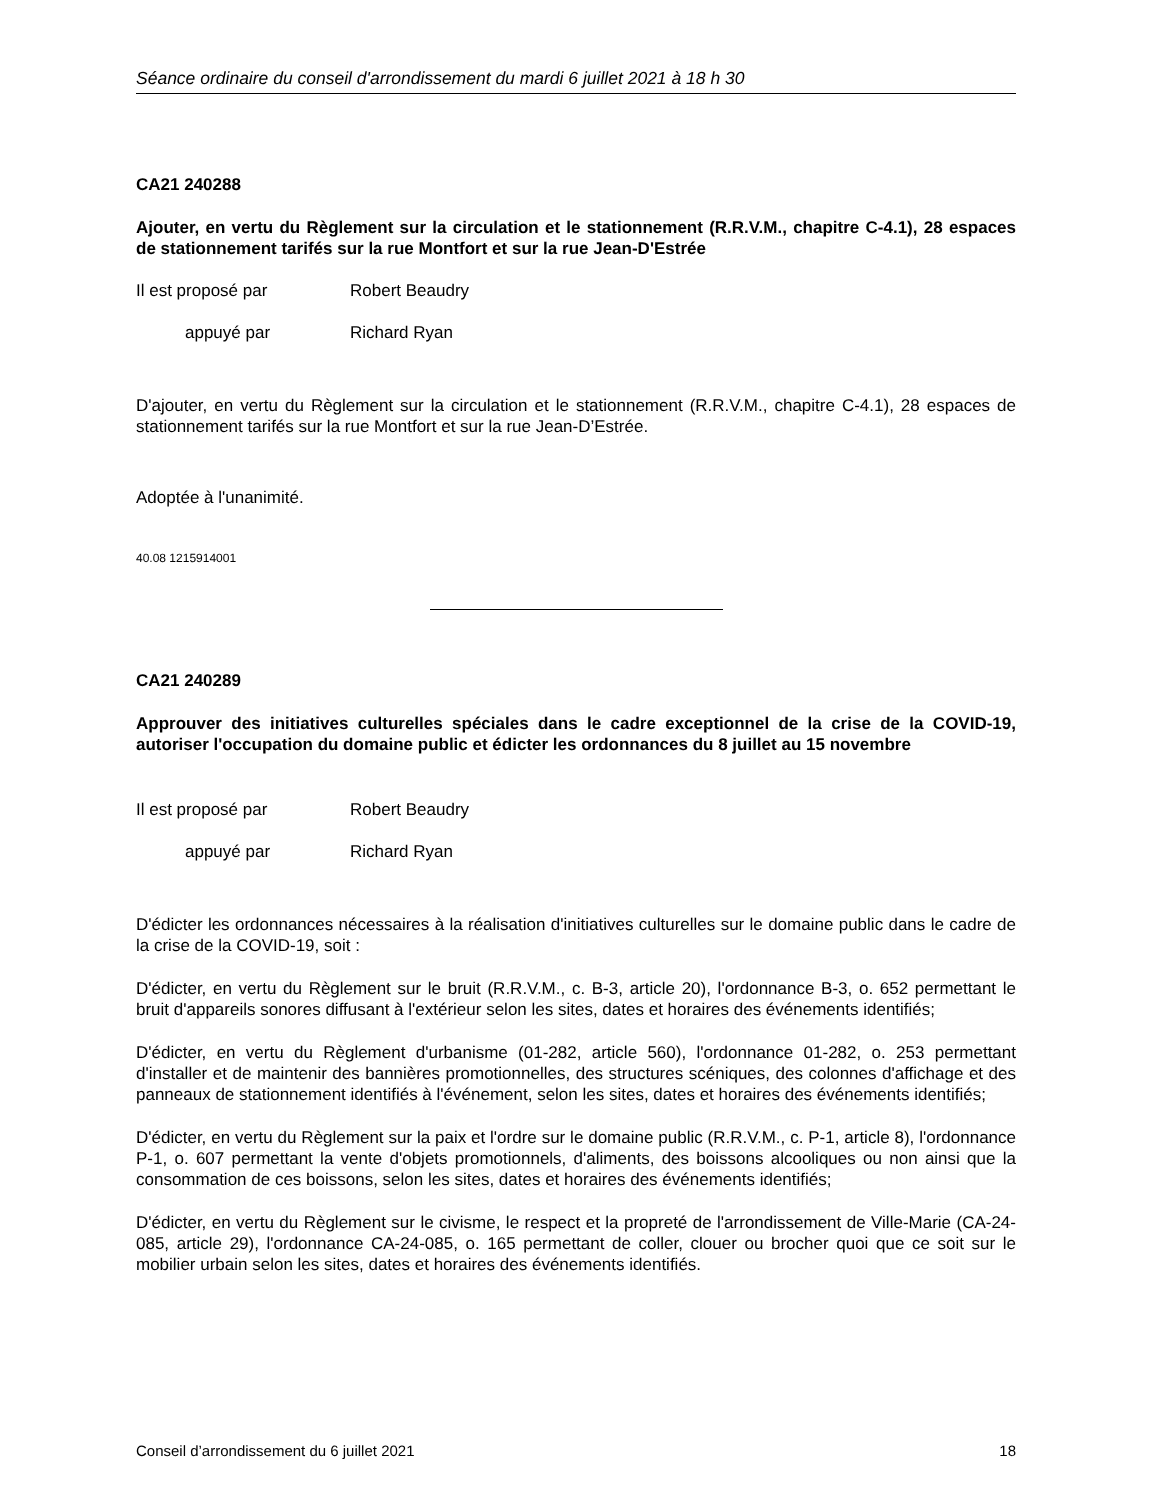Séance ordinaire du conseil d'arrondissement du mardi 6 juillet 2021 à 18 h 30
CA21 240288
Ajouter, en vertu du Règlement sur la circulation et le stationnement (R.R.V.M., chapitre C-4.1), 28 espaces de stationnement tarifés sur la rue Montfort et sur la rue Jean-D'Estrée
Il est proposé par Robert Beaudry
appuyé par Richard Ryan
D'ajouter, en vertu du Règlement sur la circulation et le stationnement (R.R.V.M., chapitre C-4.1), 28 espaces de stationnement tarifés sur la rue Montfort et sur la rue Jean-D’Estrée.
Adoptée à l'unanimité.
40.08 1215914001
CA21 240289
Approuver des initiatives culturelles spéciales dans le cadre exceptionnel de la crise de la COVID-19, autoriser l'occupation du domaine public et édicter les ordonnances du 8 juillet au 15 novembre
Il est proposé par Robert Beaudry
appuyé par Richard Ryan
D'édicter les ordonnances nécessaires à la réalisation d'initiatives culturelles sur le domaine public dans le cadre de la crise de la COVID-19, soit :
D'édicter, en vertu du Règlement sur le bruit (R.R.V.M., c. B-3, article 20), l'ordonnance B-3, o. 652 permettant le bruit d'appareils sonores diffusant à l'extérieur selon les sites, dates et horaires des événements identifiés;
D'édicter, en vertu du Règlement d'urbanisme (01-282, article 560), l'ordonnance 01-282, o. 253 permettant d'installer et de maintenir des bannières promotionnelles, des structures scéniques, des colonnes d'affichage et des panneaux de stationnement identifiés à l'événement, selon les sites, dates et horaires des événements identifiés;
D'édicter, en vertu du Règlement sur la paix et l'ordre sur le domaine public (R.R.V.M., c. P-1, article 8), l'ordonnance P-1, o. 607 permettant la vente d'objets promotionnels, d'aliments, des boissons alcooliques ou non ainsi que la consommation de ces boissons, selon les sites, dates et horaires des événements identifiés;
D'édicter, en vertu du Règlement sur le civisme, le respect et la propreté de l'arrondissement de Ville-Marie (CA-24-085, article 29), l'ordonnance CA-24-085, o. 165 permettant de coller, clouer ou brocher quoi que ce soit sur le mobilier urbain selon les sites, dates et horaires des événements identifiés.
Conseil d’arrondissement du 6 juillet 2021 18